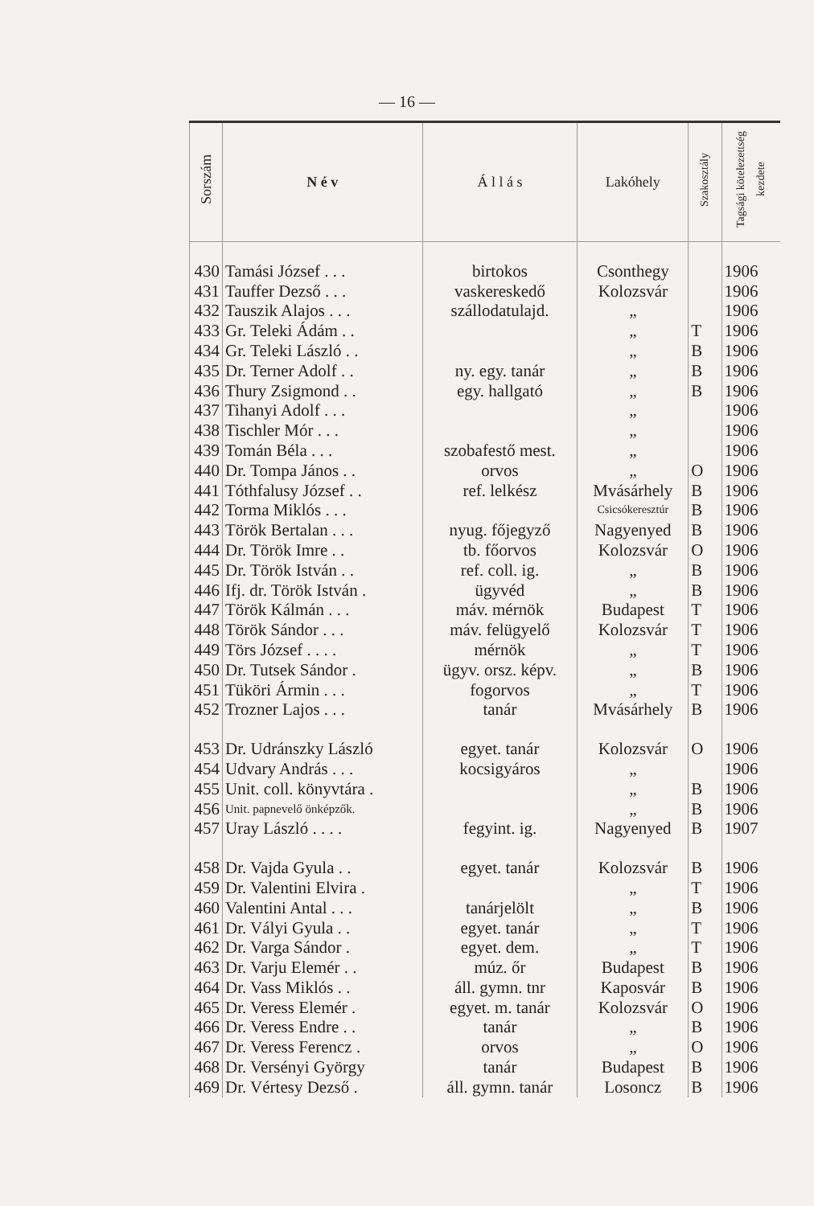— 16 —
| Sorszám | N é v | Á l l á s | Lakóhely | Szakosztály | Tagsági kötelezettség kezdete |
| --- | --- | --- | --- | --- | --- |
| 430 | Tamási József . . . | birtokos | Csonthegy | | 1906 |
| 431 | Tauffer Dezső . . . | vaskereskedő | Kolozsvár | | 1906 |
| 432 | Tauszik Alajos . . . | szállodatulajd. | „ | | 1906 |
| 433 | Gr. Teleki Ádám . . | | „ | T | 1906 |
| 434 | Gr. Teleki László . . | | „ | B | 1906 |
| 435 | Dr. Terner Adolf . . | ny. egy. tanár | „ | B | 1906 |
| 436 | Thury Zsigmond . . | egy. hallgató | „ | B | 1906 |
| 437 | Tihanyi Adolf . . . | | „ | | 1906 |
| 438 | Tischler Mór . . . | | „ | | 1906 |
| 439 | Tomán Béla . . . | szobafestő mest. | „ | | 1906 |
| 440 | Dr. Tompa János . . | orvos | „ | O | 1906 |
| 441 | Tóthfalusy József . . | ref. lelkész | Mvásárhely | B | 1906 |
| 442 | Torma Miklós . . . | | Csicsókeresztúr | B | 1906 |
| 443 | Török Bertalan . . . | nyug. főjegyző | Nagyenyed | B | 1906 |
| 444 | Dr. Török Imre . . | tb. főorvos | Kolozsvár | O | 1906 |
| 445 | Dr. Török István . . | ref. coll. ig. | „ | B | 1906 |
| 446 | Ifj. dr. Török István . | ügyvéd | „ | B | 1906 |
| 447 | Török Kálmán . . . | máv. mérnök | Budapest | T | 1906 |
| 448 | Török Sándor . . . | máv. felügyelő | Kolozsvár | T | 1906 |
| 449 | Törs József . . . . | mérnök | „ | T | 1906 |
| 450 | Dr. Tutsek Sándor . | ügyv. orsz. képv. | „ | B | 1906 |
| 451 | Tüköri Ármin . . . | fogorvos | „ | T | 1906 |
| 452 | Trozner Lajos . . . | tanár | Mvásárhely | B | 1906 |
| 453 | Dr. Udránszky László | egyet. tanár | Kolozsvár | O | 1906 |
| 454 | Udvary András . . . | kocsigyáros | „ | | 1906 |
| 455 | Unit. coll. könyvtára . | | „ | B | 1906 |
| 456 | Unit. papnevelő önképzők. | | „ | B | 1906 |
| 457 | Uray László . . . . | fegyint. ig. | Nagyenyed | B | 1907 |
| 458 | Dr. Vajda Gyula . . | egyet. tanár | Kolozsvár | B | 1906 |
| 459 | Dr. Valentini Elvira . | | „ | T | 1906 |
| 460 | Valentini Antal . . . | tanárjelölt | „ | B | 1906 |
| 461 | Dr. Vályi Gyula . . | egyet. tanár | „ | T | 1906 |
| 462 | Dr. Varga Sándor . | egyet. dem. | „ | T | 1906 |
| 463 | Dr. Varju Elemér . . | múz. őr | Budapest | B | 1906 |
| 464 | Dr. Vass Miklós . . | áll. gymn. tnr | Kaposvár | B | 1906 |
| 465 | Dr. Veress Elemér . | egyet. m. tanár | Kolozsvár | O | 1906 |
| 466 | Dr. Veress Endre . . | tanár | „ | B | 1906 |
| 467 | Dr. Veress Ferencz . | orvos | „ | O | 1906 |
| 468 | Dr. Versényi György | tanár | Budapest | B | 1906 |
| 469 | Dr. Vértesy Dezső . | áll. gymn. tanár | Losoncz | B | 1906 |